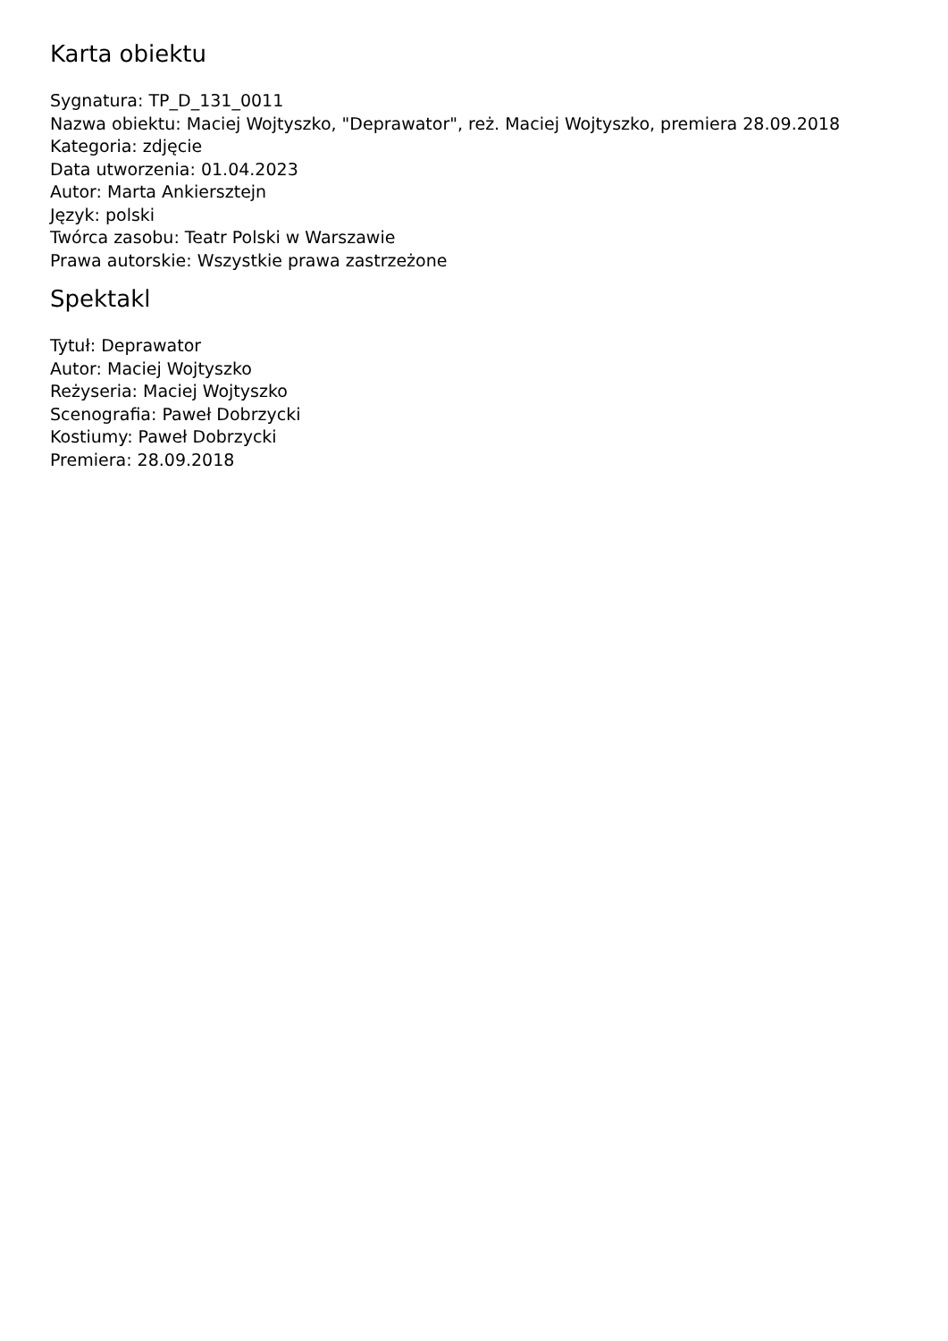Karta obiektu
Sygnatura: TP_D_131_0011
Nazwa obiektu: Maciej Wojtyszko, "Deprawator", reż. Maciej Wojtyszko, premiera 28.09.2018
Kategoria: zdjęcie
Data utworzenia: 01.04.2023
Autor: Marta Ankiersztejn
Język: polski
Twórca zasobu: Teatr Polski w Warszawie
Prawa autorskie: Wszystkie prawa zastrzeżone
Spektakl
Tytuł: Deprawator
Autor: Maciej Wojtyszko
Reżyseria: Maciej Wojtyszko
Scenografia: Paweł Dobrzycki
Kostiumy: Paweł Dobrzycki
Premiera: 28.09.2018